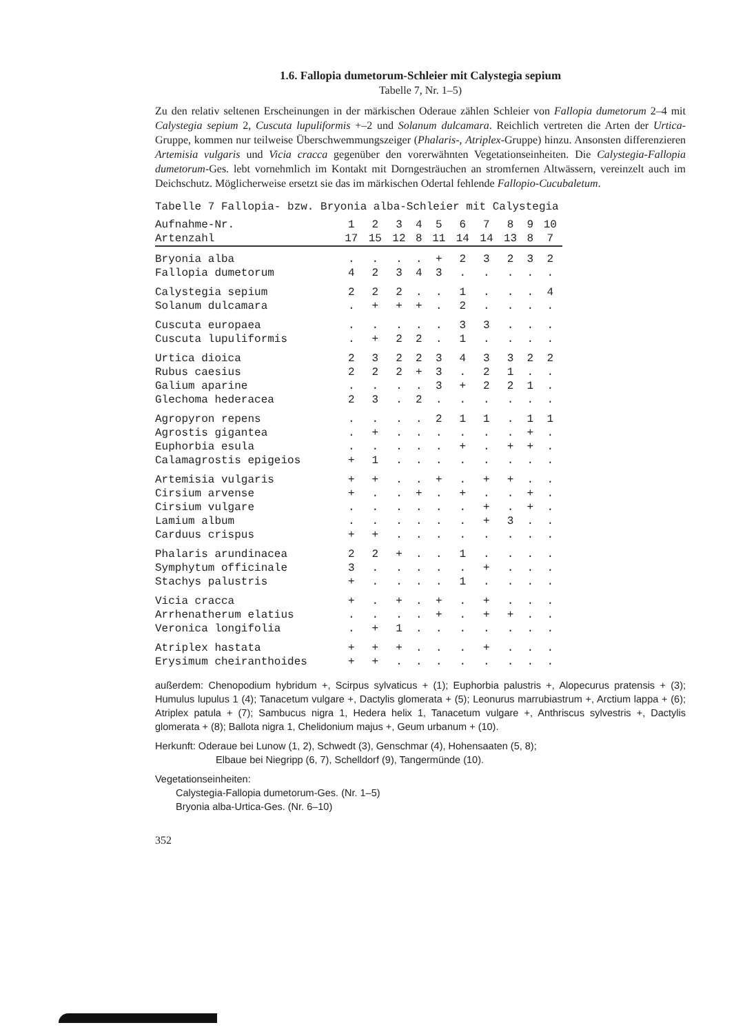1.6. Fallopia dumetorum-Schleier mit Calystegia sepium
Tabelle 7, Nr. 1–5)
Zu den relativ seltenen Erscheinungen in der märkischen Oderaue zählen Schleier von Fallopia dumetorum 2–4 mit Calystegia sepium 2, Cuscuta lupuliformis +–2 und Solanum dulcamara. Reichlich vertreten die Arten der Urtica-Gruppe, kommen nur teilweise Überschwemmungszeiger (Phalaris-, Atriplex-Gruppe) hinzu. Ansonsten differenzieren Artemisia vulgaris und Vicia cracca gegenüber den vorerwähnten Vegetationseinheiten. Die Calystegia-Fallopia dumetorum-Ges. lebt vornehmlich im Kontakt mit Dorngesträuchen an stromfernen Altwässern, vereinzelt auch im Deichschutz. Möglicherweise ersetzt sie das im märkischen Odertal fehlende Fallopio-Cucubaletum.
| Tabelle 7 Fallopia- bzw. Bryonia alba-Schleier mit Calystegia | | | | | | | | | | |
| Aufnahme-Nr. | 1 | 2 | 3 | 4 | 5 | 6 | 7 | 8 | 9 | 10 |
| Artenzahl | 17 | 15 | 12 | 8 | 11 | 14 | 14 | 13 | 8 | 7 |
| Bryonia alba | . | . | . | . | + | 2 | 3 | 2 | 3 | 2 |
| Fallopia dumetorum | 4 | 2 | 3 | 4 | 3 | . | . | . | . | . |
| Calystegia sepium | 2 | 2 | 2 | . | . | 1 | . | . | . | 4 |
| Solanum dulcamara | . | + | + | + | . | 2 | . | . | . | . |
| Cuscuta europaea | . | . | . | . | . | 3 | 3 | . | . | . |
| Cuscuta lupuliformis | . | + | 2 | 2 | . | 1 | . | . | . | . |
| Urtica dioica | 2 | 3 | 2 | 2 | 3 | 4 | 3 | 3 | 2 | 2 |
| Rubus caesius | 2 | 2 | 2 | + | 3 | . | 2 | 1 | . | . |
| Galium aparine | . | . | . | . | 3 | + | 2 | 2 | 1 | . |
| Glechoma hederacea | 2 | 3 | . | 2 | . | . | . | . | . | . |
| Agropyron repens | . | . | . | . | 2 | 1 | 1 | . | 1 | 1 |
| Agrostis gigantea | . | + | . | . | . | . | . | . | + | . |
| Euphorbia esula | . | . | . | . | . | + | . | + | + | . |
| Calamagrostis epigeios | + | 1 | . | . | . | . | . | . | . | . |
| Artemisia vulgaris | + | + | . | . | + | . | + | + | . | . |
| Cirsium arvense | + | . | . | + | . | + | . | . | + | . |
| Cirsium vulgare | . | . | . | . | . | . | + | . | + | . |
| Lamium album | . | . | . | . | . | . | + | 3 | . | . |
| Carduus crispus | + | + | . | . | . | . | . | . | . | . |
| Phalaris arundinacea | 2 | 2 | + | . | . | 1 | . | . | . | . |
| Symphytum officinale | 3 | . | . | . | . | . | + | . | . | . |
| Stachys palustris | + | . | . | . | . | 1 | . | . | . | . |
| Vicia cracca | + | . | + | . | + | . | + | . | . | . |
| Arrhenatherum elatius | . | . | . | . | + | . | + | + | . | . |
| Veronica longifolia | . | + | 1 | . | . | . | . | . | . | . |
| Atriplex hastata | + | + | + | . | . | . | + | . | . | . |
| Erysimum cheiranthoides | + | + | . | . | . | . | . | . | . | . |
außerdem: Chenopodium hybridum +, Scirpus sylvaticus + (1); Euphorbia palustris +, Alopecurus pratensis + (3); Humulus lupulus 1 (4); Tanacetum vulgare +, Dactylis glomerata + (5); Leonurus marrubiastrum +, Arctium lappa + (6); Atriplex patula + (7); Sambucus nigra 1, Hedera helix 1, Tanacetum vulgare +, Anthriscus sylvestris +, Dactylis glomerata + (8); Ballota nigra 1, Chelidonium majus +, Geum urbanum + (10).
Herkunft: Oderaue bei Lunow (1, 2), Schwedt (3), Genschmar (4), Hohensaaten (5, 8);
Elbaue bei Niegripp (6, 7), Schelldorf (9), Tangermünde (10).
Vegetationseinheiten:
Calystegia-Fallopia dumetorum-Ges. (Nr. 1–5)
Bryonia alba-Urtica-Ges. (Nr. 6–10)
352